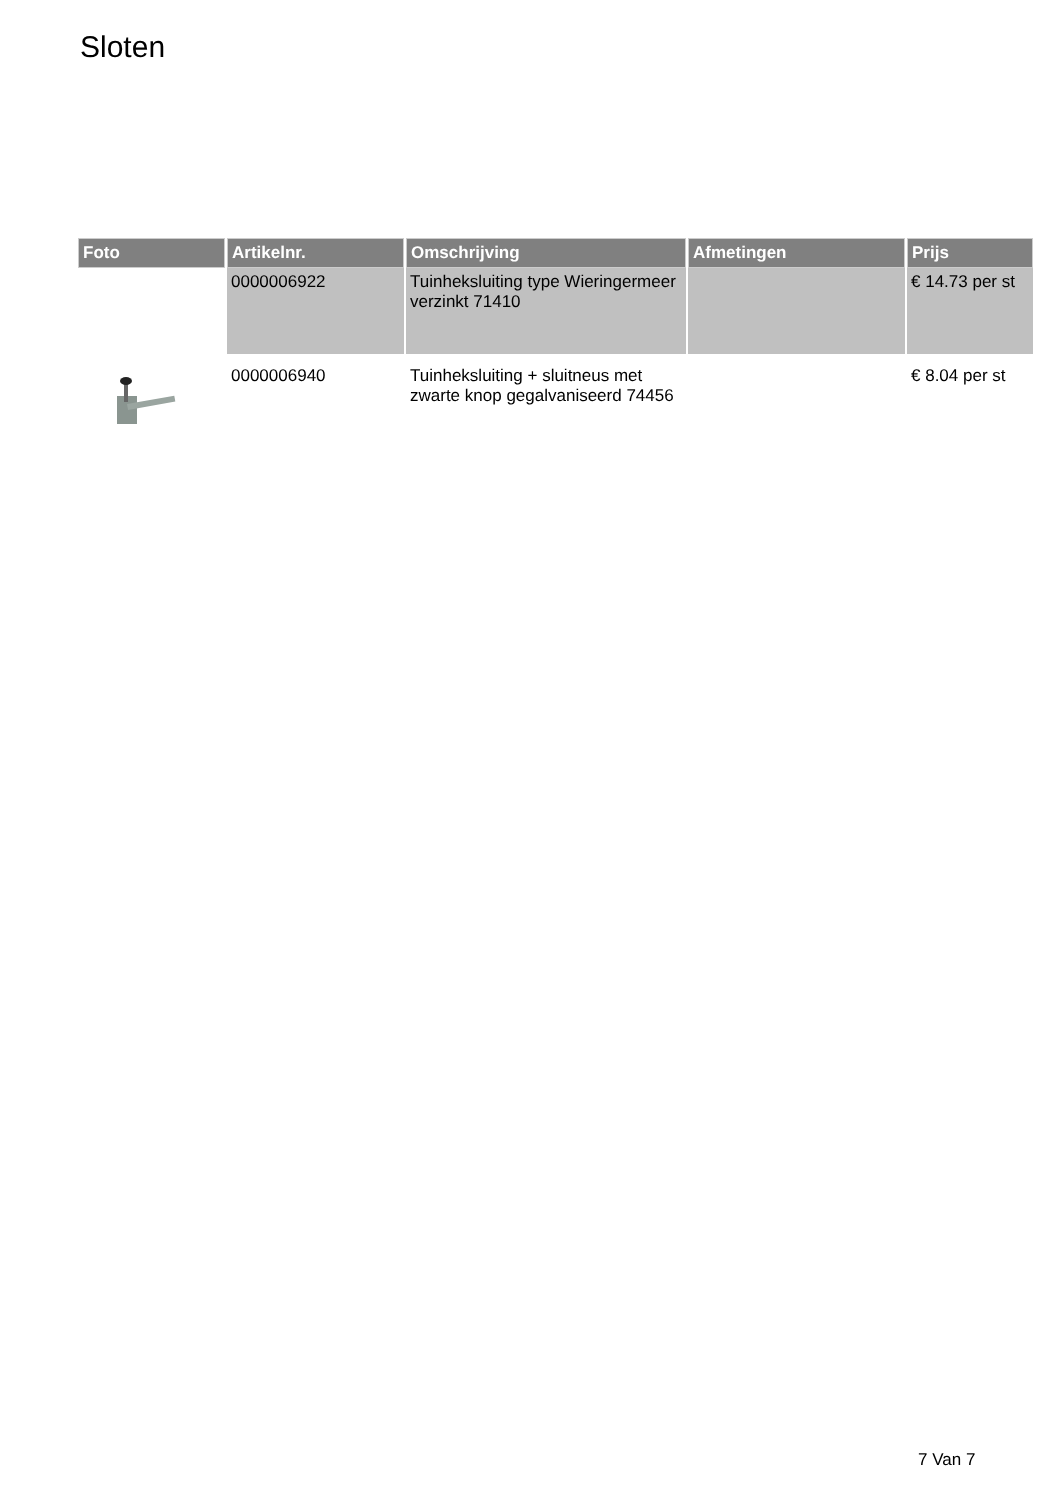Sloten
| Foto | Artikelnr. | Omschrijving | Afmetingen | Prijs |
| --- | --- | --- | --- | --- |
| | 0000006922 | Tuinheksluiting type Wieringermeer verzinkt 71410 | | € 14.73 per st |
| | 0000006940 | Tuinheksluiting + sluitneus met zwarte knop gegalvaniseerd 74456 | | € 8.04 per st |
7 Van 7